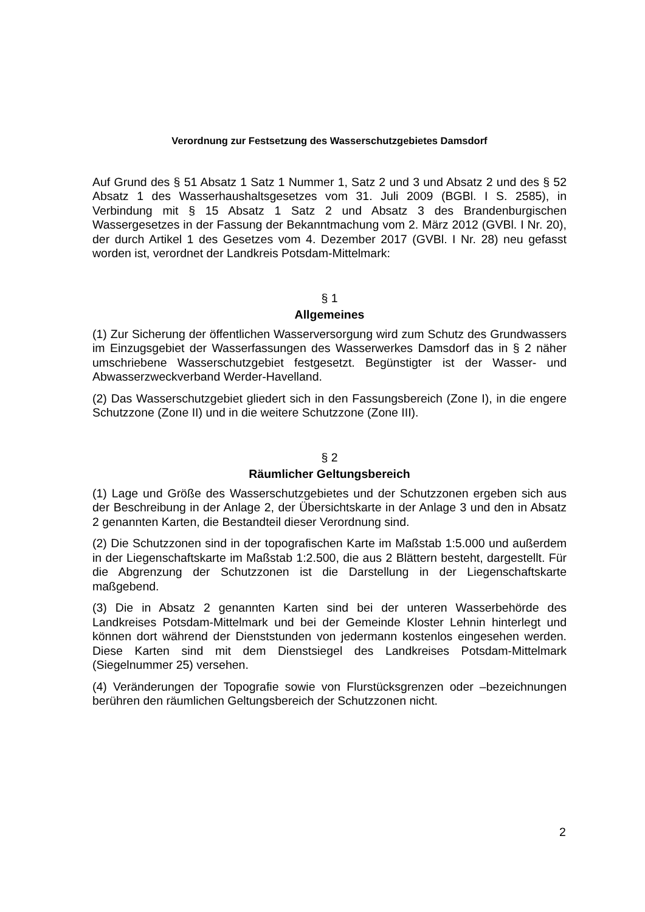Verordnung zur Festsetzung des Wasserschutzgebietes Damsdorf
Auf Grund des § 51 Absatz 1 Satz 1 Nummer 1, Satz 2 und 3 und Absatz 2 und des § 52 Absatz 1 des Wasserhaushaltsgesetzes vom 31. Juli 2009 (BGBl. I S. 2585), in Verbindung mit § 15 Absatz 1 Satz 2 und Absatz 3 des Brandenburgischen Wassergesetzes in der Fassung der Bekanntmachung vom 2. März 2012 (GVBl. I Nr. 20), der durch Artikel 1 des Gesetzes vom 4. Dezember 2017 (GVBl. I Nr. 28) neu gefasst worden ist, verordnet der Landkreis Potsdam-Mittelmark:
§ 1
Allgemeines
(1) Zur Sicherung der öffentlichen Wasserversorgung wird zum Schutz des Grundwassers im Einzugsgebiet der Wasserfassungen des Wasserwerkes Damsdorf das in § 2 näher umschriebene Wasserschutzgebiet festgesetzt. Begünstigter ist der Wasser- und Abwasserzweckverband Werder-Havelland.
(2) Das Wasserschutzgebiet gliedert sich in den Fassungsbereich (Zone I), in die engere Schutzzone (Zone II) und in die weitere Schutzzone (Zone III).
§ 2
Räumlicher Geltungsbereich
(1) Lage und Größe des Wasserschutzgebietes und der Schutzzonen ergeben sich aus der Beschreibung in der Anlage 2, der Übersichtskarte in der Anlage 3 und den in Absatz 2 genannten Karten, die Bestandteil dieser Verordnung sind.
(2) Die Schutzzonen sind in der topografischen Karte im Maßstab 1:5.000 und außerdem in der Liegenschaftskarte im Maßstab 1:2.500, die aus 2 Blättern besteht, dargestellt. Für die Abgrenzung der Schutzzonen ist die Darstellung in der Liegenschaftskarte maßgebend.
(3) Die in Absatz 2 genannten Karten sind bei der unteren Wasserbehörde des Landkreises Potsdam-Mittelmark und bei der Gemeinde Kloster Lehnin hinterlegt und können dort während der Dienststunden von jedermann kostenlos eingesehen werden. Diese Karten sind mit dem Dienstsiegel des Landkreises Potsdam-Mittelmark (Siegelnummer 25) versehen.
(4) Veränderungen der Topografie sowie von Flurstücksgrenzen oder –bezeichnungen berühren den räumlichen Geltungsbereich der Schutzzonen nicht.
2